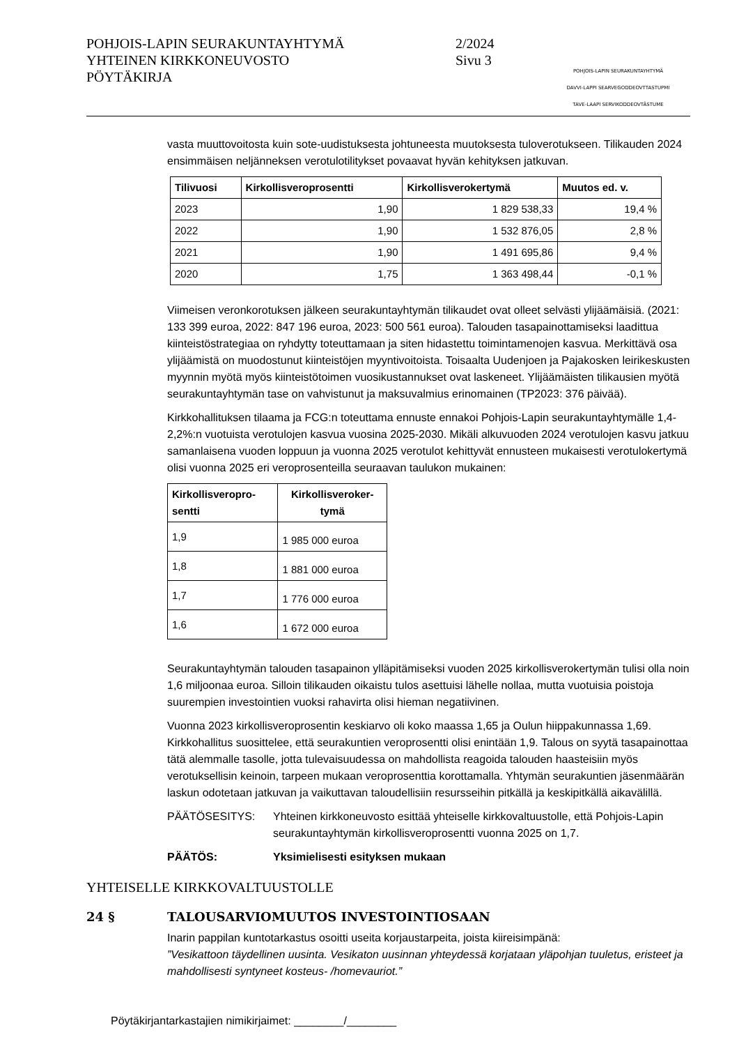POHJOIS-LAPIN SEURAKUNTAYHTYMÄ
YHTEINEN KIRKKONEUVOSTO
PÖYTÄKIRJA
2/2024
Sivu 3
POHJOIS-LAPIN SEURAKUNTAYHTYMÄ
DAVVI-LAPPI SEARVEGODDEOVTTASTUPMI
TAVE-LAAPI SERVIKODDEOVTÂSTUME
vasta muuttovoitosta kuin sote-uudistuksesta johtuneesta muutoksesta tuloverotukseen. Tilikauden 2024 ensimmäisen neljänneksen verotulotilitykset povaavat hyvän kehityksen jatkuvan.
| Tilivuosi | Kirkollisveroprosentti | Kirkollisverokertymä | Muutos ed. v. |
| --- | --- | --- | --- |
| 2023 | 1,90 | 1 829 538,33 | 19,4 % |
| 2022 | 1,90 | 1 532 876,05 | 2,8 % |
| 2021 | 1,90 | 1 491 695,86 | 9,4 % |
| 2020 | 1,75 | 1 363 498,44 | -0,1 % |
Viimeisen veronkorotuksen jälkeen seurakuntayhtymän tilikaudet ovat olleet selvästi ylijäämäisiä. (2021: 133 399 euroa, 2022: 847 196 euroa, 2023: 500 561 euroa). Talouden tasapainottamiseksi laadittua kiinteistöstrategiaa on ryhdytty toteuttamaan ja siten hidastettu toimintamenojen kasvua. Merkittävä osa ylijäämistä on muodostunut kiinteistöjen myyntivoitoista. Toisaalta Uudenjoen ja Pajakosken leirikeskusten myynnin myötä myös kiinteistötoimen vuosikustannukset ovat laskeneet. Ylijäämäisten tilikausien myötä seurakuntayhtymän tase on vahvistunut ja maksuvalmius erinomainen (TP2023: 376 päivää).
Kirkkohallituksen tilaama ja FCG:n toteuttama ennuste ennakoi Pohjois-Lapin seurakuntayhtymälle 1,4-2,2%:n vuotuista verotulojen kasvua vuosina 2025-2030. Mikäli alkuvuoden 2024 verotulojen kasvu jatkuu samanlaisena vuoden loppuun ja vuonna 2025 verotulot kehittyvät ennusteen mukaisesti verotulokertymä olisi vuonna 2025 eri veroprosenteilla seuraavan taulukon mukainen:
| Kirkollisveropro- sentti | Kirkollisveroker- tymä |
| --- | --- |
| 1,9 | 1 985 000 euroa |
| 1,8 | 1 881 000 euroa |
| 1,7 | 1 776 000 euroa |
| 1,6 | 1 672 000 euroa |
Seurakuntayhtymän talouden tasapainon ylläpitämiseksi vuoden 2025 kirkollisverokertymän tulisi olla noin 1,6 miljoonaa euroa. Silloin tilikauden oikaistu tulos asettuisi lähelle nollaa, mutta vuotuisia poistoja suurempien investointien vuoksi rahavirta olisi hieman negatiivinen.
Vuonna 2023 kirkollisveroprosentin keskiarvo oli koko maassa 1,65 ja Oulun hiippakunnassa 1,69. Kirkkohallitus suosittelee, että seurakuntien veroprosentti olisi enintään 1,9. Talous on syytä tasapainottaa tätä alemmalle tasolle, jotta tulevaisuudessa on mahdollista reagoida talouden haasteisiin myös verotuksellisin keinoin, tarpeen mukaan veroprosenttia korottamalla. Yhtymän seurakuntien jäsenmäärän laskun odotetaan jatkuvan ja vaikuttavan taloudellisiin resursseihin pitkällä ja keskipitkällä aikavälillä.
PÄÄTÖSESITYS: Yhteinen kirkkoneuvosto esittää yhteiselle kirkkovaltuustolle, että Pohjois-Lapin seurakuntayhtymän kirkollisveroprosentti vuonna 2025 on 1,7.
PÄÄTÖS: Yksimielisesti esityksen mukaan
YHTEISELLE KIRKKOVALTUUSTOLLE
24 § TALOUSARVIOMUUTOS INVESTOINTIOSAAN
Inarin pappilan kuntotarkastus osoitti useita korjaustarpeita, joista kiireisimpänä:
”Vesikattoon täydellinen uusinta. Vesikaton uusinnan yhteydessä korjataan yläpohjan tuuletus, eristeet ja mahdollisesti syntyneet kosteus- /homevauriot.”
Pöytäkirjantarkastajien nimikirjaimet: ________/________